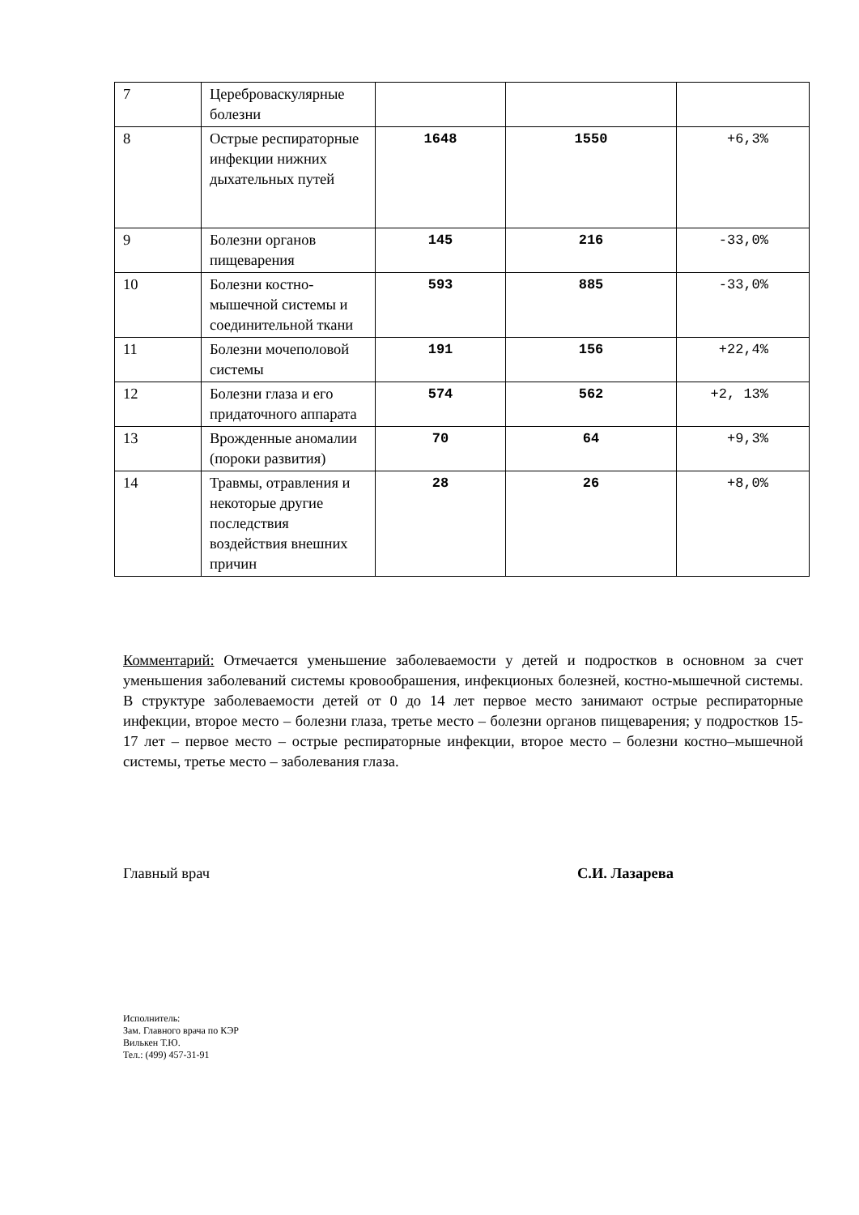| 7 | Цереброваскулярные болезни | | | |
| 8 | Острые респираторные инфекции нижних дыхательных путей | 1648 | 1550 | +6,3% |
| 9 | Болезни органов пищеварения | 145 | 216 | -33,0% |
| 10 | Болезни костно-мышечной системы и соединительной ткани | 593 | 885 | -33,0% |
| 11 | Болезни мочеполовой системы | 191 | 156 | +22,4% |
| 12 | Болезни глаза и его придаточного аппарата | 574 | 562 | +2, 13% |
| 13 | Врожденные аномалии (пороки развития) | 70 | 64 | +9,3% |
| 14 | Травмы, отравления и некоторые другие последствия воздействия внешних причин | 28 | 26 | +8,0% |
Комментарий: Отмечается уменьшение заболеваемости у детей и подростков в основном за счет уменьшения заболеваний системы кровообрашения, инфекционых болезней, костно-мышечной системы. В структуре заболеваемости детей от 0 до 14 лет первое место занимают острые респираторные инфекции, второе место – болезни глаза, третье место – болезни органов пищеварения; у подростков 15-17 лет – первое место – острые респираторные инфекции, второе место – болезни костно–мышечной системы, третье место – заболевания глаза.
Главный врач С.И. Лазарева
Исполнитель:
Зам. Главного врача по КЭР
Вилькен Т.Ю.
Тел.: (499) 457-31-91